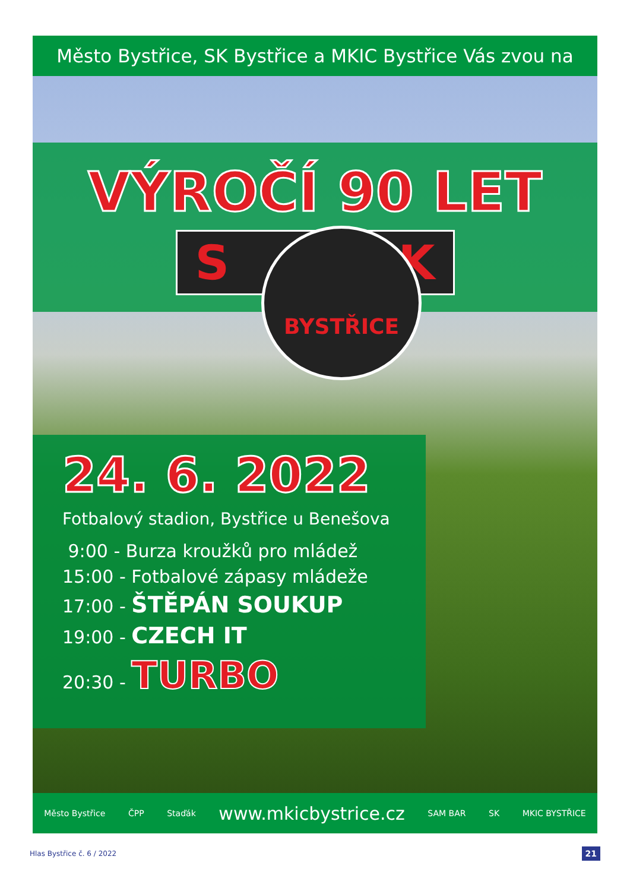Město Bystřice, SK Bystřice a MKIC Bystřice Vás zvou na
VÝROČÍ 90 LET
S K
BYSTŘICE
24. 6. 2022
Fotbalový stadion, Bystřice u Benešova
9:00 - Burza kroužků pro mládež
15:00 - Fotbalové zápasy mládeže
17:00 - ŠTĚPÁN SOUKUP
19:00 - CZECH IT
20:30 - TURBO
Město Bystřice ČPP Staďák www.mkicbystrice.cz SAM BAR SK MKIC BYSTŘICE
Hlas Bystřice č. 6 / 2022 21